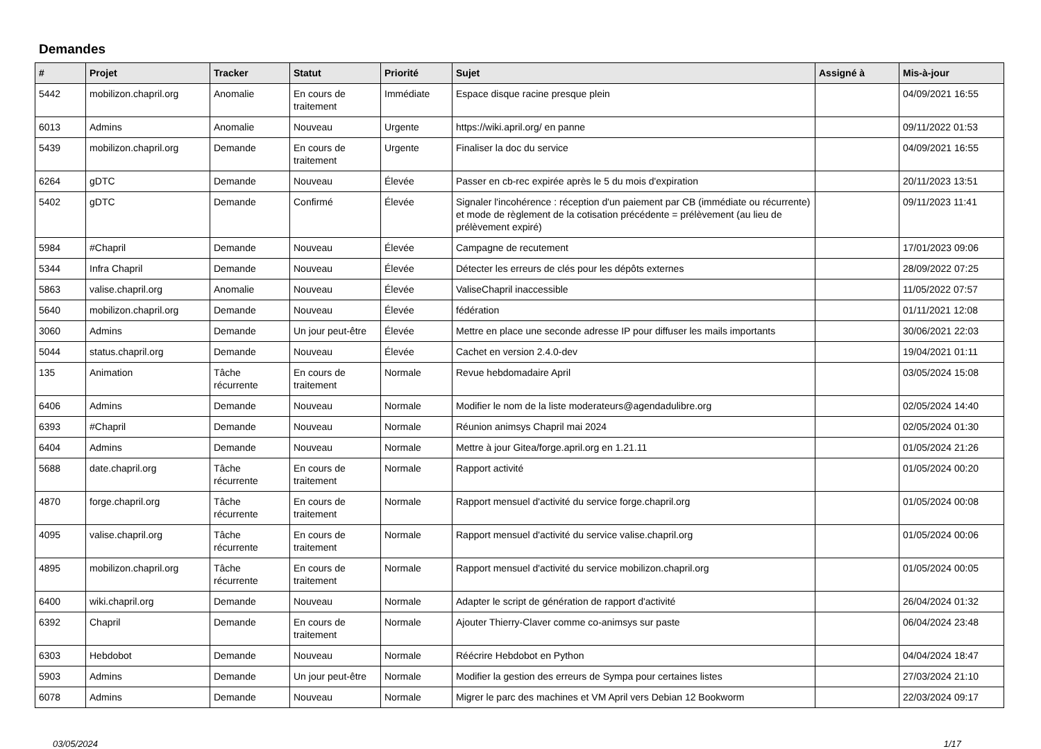Demandes
| # | Projet | Tracker | Statut | Priorité | Sujet | Assigné à | Mis-à-jour |
| --- | --- | --- | --- | --- | --- | --- | --- |
| 5442 | mobilizon.chapril.org | Anomalie | En cours de traitement | Immédiate | Espace disque racine presque plein | | 04/09/2021 16:55 |
| 6013 | Admins | Anomalie | Nouveau | Urgente | https://wiki.april.org/ en panne | | 09/11/2022 01:53 |
| 5439 | mobilizon.chapril.org | Demande | En cours de traitement | Urgente | Finaliser la doc du service | | 04/09/2021 16:55 |
| 6264 | gDTC | Demande | Nouveau | Élevée | Passer en cb-rec expirée après le 5 du mois d'expiration | | 20/11/2023 13:51 |
| 5402 | gDTC | Demande | Confirmé | Élevée | Signaler l'incohérence : réception d'un paiement par CB (immédiate ou récurrente) et mode de règlement de la cotisation précédente = prélèvement (au lieu de prélèvement expiré) | | 09/11/2023 11:41 |
| 5984 | #Chapril | Demande | Nouveau | Élevée | Campagne de recutement | | 17/01/2023 09:06 |
| 5344 | Infra Chapril | Demande | Nouveau | Élevée | Détecter les erreurs de clés pour les dépôts externes | | 28/09/2022 07:25 |
| 5863 | valise.chapril.org | Anomalie | Nouveau | Élevée | ValiseChapril inaccessible | | 11/05/2022 07:57 |
| 5640 | mobilizon.chapril.org | Demande | Nouveau | Élevée | fédération | | 01/11/2021 12:08 |
| 3060 | Admins | Demande | Un jour peut-être | Élevée | Mettre en place une seconde adresse IP pour diffuser les mails importants | | 30/06/2021 22:03 |
| 5044 | status.chapril.org | Demande | Nouveau | Élevée | Cachet en version 2.4.0-dev | | 19/04/2021 01:11 |
| 135 | Animation | Tâche récurrente | En cours de traitement | Normale | Revue hebdomadaire April | | 03/05/2024 15:08 |
| 6406 | Admins | Demande | Nouveau | Normale | Modifier le nom de la liste moderateurs@agendadulibre.org | | 02/05/2024 14:40 |
| 6393 | #Chapril | Demande | Nouveau | Normale | Réunion animsys Chapril mai 2024 | | 02/05/2024 01:30 |
| 6404 | Admins | Demande | Nouveau | Normale | Mettre à jour Gitea/forge.april.org en 1.21.11 | | 01/05/2024 21:26 |
| 5688 | date.chapril.org | Tâche récurrente | En cours de traitement | Normale | Rapport activité | | 01/05/2024 00:20 |
| 4870 | forge.chapril.org | Tâche récurrente | En cours de traitement | Normale | Rapport mensuel d'activité du service forge.chapril.org | | 01/05/2024 00:08 |
| 4095 | valise.chapril.org | Tâche récurrente | En cours de traitement | Normale | Rapport mensuel d'activité du service valise.chapril.org | | 01/05/2024 00:06 |
| 4895 | mobilizon.chapril.org | Tâche récurrente | En cours de traitement | Normale | Rapport mensuel d'activité du service mobilizon.chapril.org | | 01/05/2024 00:05 |
| 6400 | wiki.chapril.org | Demande | Nouveau | Normale | Adapter le script de génération de rapport d'activité | | 26/04/2024 01:32 |
| 6392 | Chapril | Demande | En cours de traitement | Normale | Ajouter Thierry-Claver comme co-animsys sur paste | | 06/04/2024 23:48 |
| 6303 | Hebdobot | Demande | Nouveau | Normale | Réécrire Hebdobot en Python | | 04/04/2024 18:47 |
| 5903 | Admins | Demande | Un jour peut-être | Normale | Modifier la gestion des erreurs de Sympa pour certaines listes | | 27/03/2024 21:10 |
| 6078 | Admins | Demande | Nouveau | Normale | Migrer le parc des machines et VM April vers Debian 12 Bookworm | | 22/03/2024 09:17 |
03/05/2024 1/17